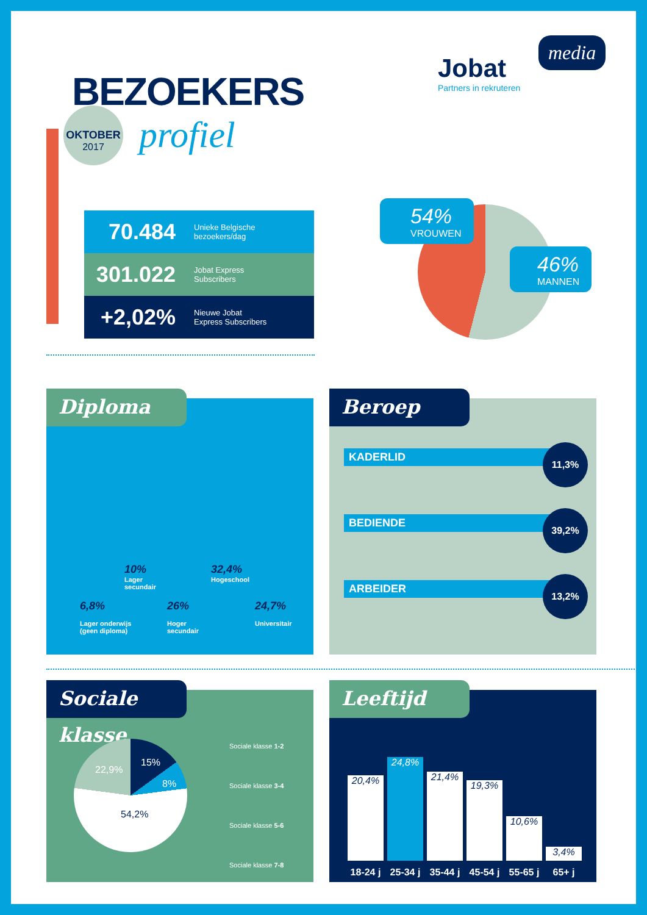Jobat
Partners in rekruteren
media
BEZOEKERS
profiel
OKTOBER
2017
70.484 Unieke Belgische
bezoekers/dag
301.022 Jobat Express
Subscribers
+2,02% Nieuwe Jobat
Express Subscribers
54%
VROUWEN
46%
MANNEN
Diploma
6,8%
Lager onderwijs
(geen diploma)
10%
Lager
secundair
26%
Hoger
secundair
32,4%
Hogeschool
24,7%
Universitair
Beroep
KADERLID
11,3%
BEDIENDE
39,2%
ARBEIDER
13,2%
Sociale klasse
15%
8%
22,9%
54,2%
Sociale klasse 1-2
Sociale klasse 3-4
Sociale klasse 5-6
Sociale klasse 7-8
Leeftijd
20,4%
24,8%
21,4%
19,3%
10,6%
3,4%
18-24 j 25-34 j 35-44 j 45-54 j 55-65 j 65+ j